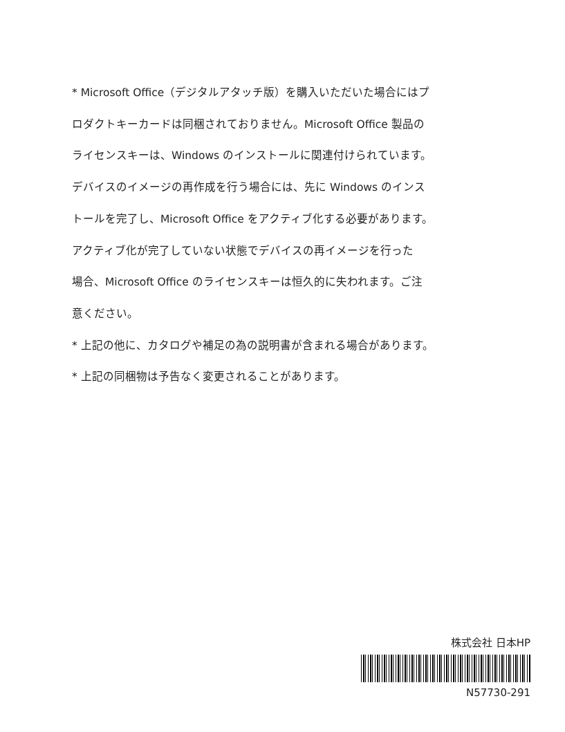* Microsoft Office（デジタルアタッチ版）を購入いただいた場合にはプ
ロダクトキーカードは同梱されておりません。Microsoft Office 製品の
ライセンスキーは、Windows のインストールに関連付けられています。
デバイスのイメージの再作成を行う場合には、先に Windows のインス
トールを完了し、Microsoft Office をアクティブ化する必要があります。
アクティブ化が完了していない状態でデバイスの再イメージを行った
場合、Microsoft Office のライセンスキーは恒久的に失われます。ご注
意ください。
* 上記の他に、カタログや補足の為の説明書が含まれる場合があります。
* 上記の同梱物は予告なく変更されることがあります。
株式会社 日本HP
N57730-291